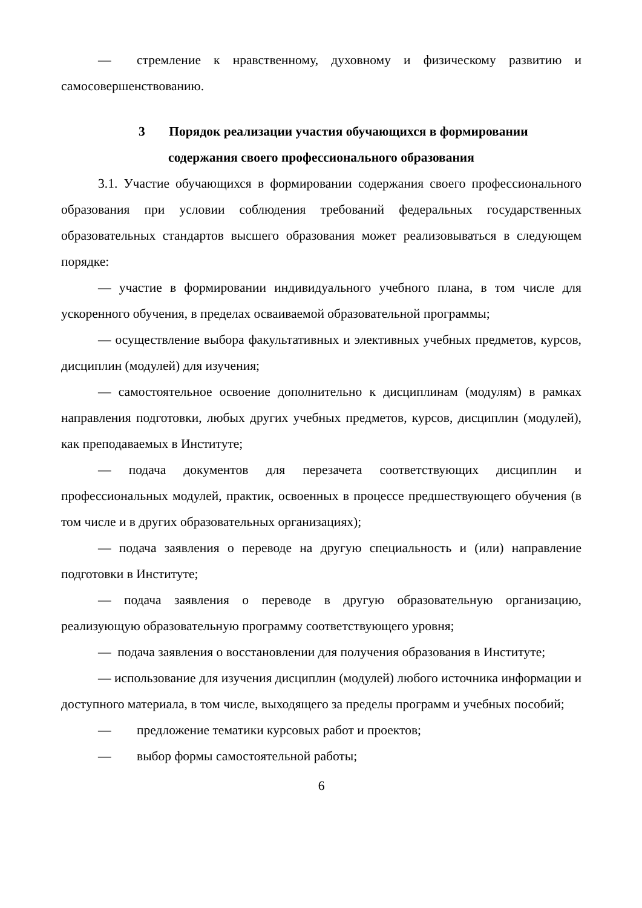— стремление к нравственному, духовному и физическому развитию и самосовершенствованию.
3 Порядок реализации участия обучающихся в формировании
содержания своего профессионального образования
3.1. Участие обучающихся в формировании содержания своего профессионального образования при условии соблюдения требований федеральных государственных образовательных стандартов высшего образования может реализовываться в следующем порядке:
— участие в формировании индивидуального учебного плана, в том числе для ускоренного обучения, в пределах осваиваемой образовательной программы;
— осуществление выбора факультативных и элективных учебных предметов, курсов, дисциплин (модулей) для изучения;
— самостоятельное освоение дополнительно к дисциплинам (модулям) в рамках направления подготовки, любых других учебных предметов, курсов, дисциплин (модулей), как преподаваемых в Институте;
— подача документов для перезачета соответствующих дисциплин и профессиональных модулей, практик, освоенных в процессе предшествующего обучения (в том числе и в других образовательных организациях);
— подача заявления о переводе на другую специальность и (или) направление подготовки в Институте;
— подача заявления о переводе в другую образовательную организацию, реализующую образовательную программу соответствующего уровня;
— подача заявления о восстановлении для получения образования в Институте;
— использование для изучения дисциплин (модулей) любого источника информации и доступного материала, в том числе, выходящего за пределы программ и учебных пособий;
— предложение тематики курсовых работ и проектов;
— выбор формы самостоятельной работы;
6